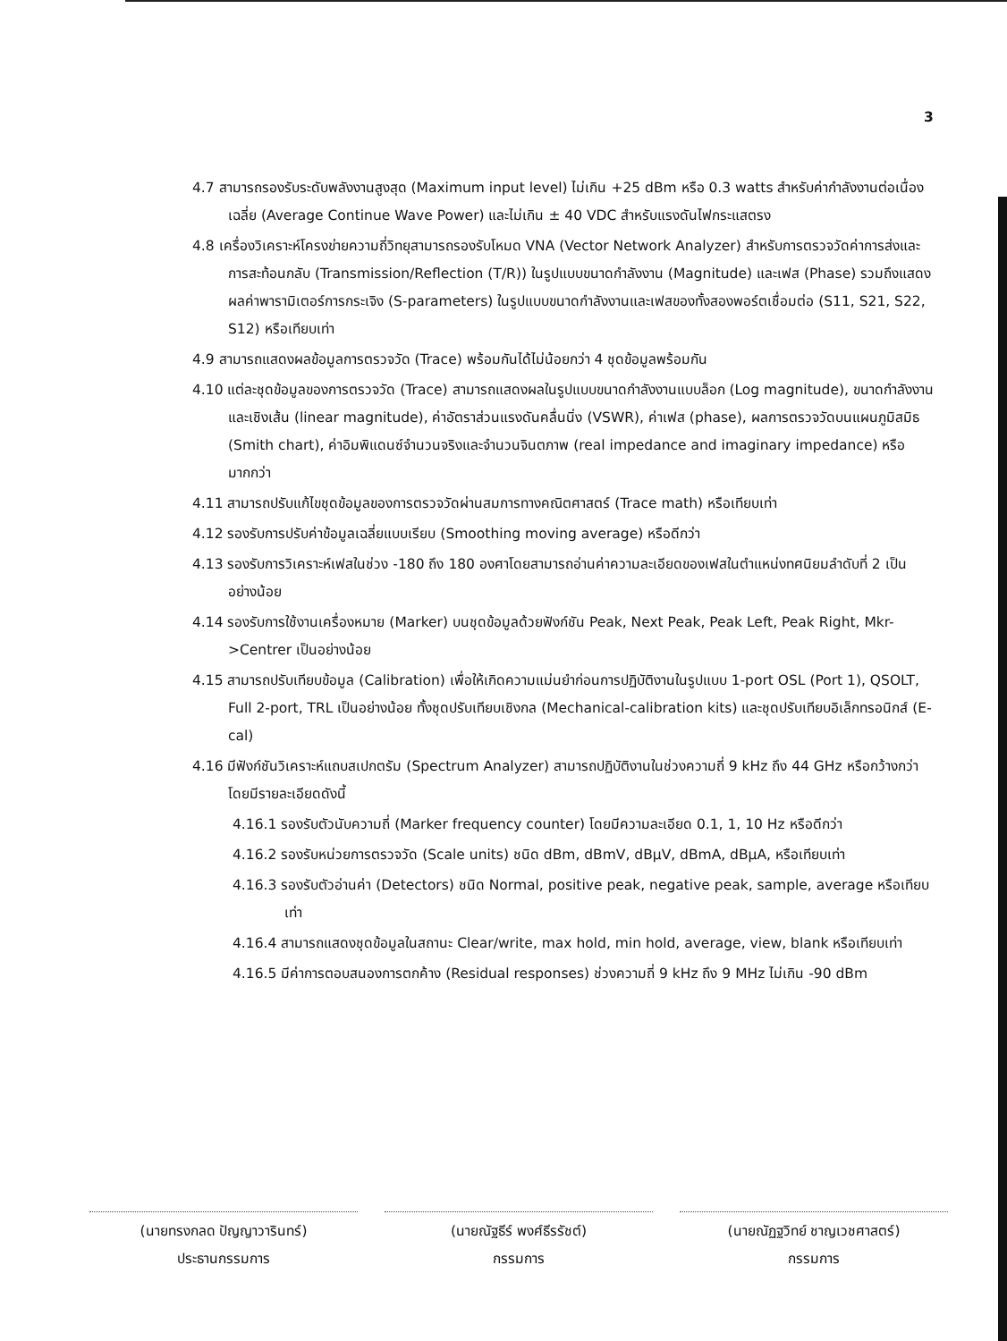3
4.7 สามารถรองรับระดับพลังงานสูงสุด (Maximum input level) ไม่เกิน +25 dBm หรือ 0.3 watts สำหรับค่ากำลังงานต่อเนื่องเฉลี่ย (Average Continue Wave Power) และไม่เกิน ± 40 VDC สำหรับแรงดันไฟกระแสตรง
4.8 เครื่องวิเคราะห์โครงข่ายความถี่วิทยุสามารถรองรับโหมด VNA (Vector Network Analyzer) สำหรับการตรวจวัดค่าการส่งและการสะท้อนกลับ (Transmission/Reflection (T/R)) ในรูปแบบขนาดกำลังงาน (Magnitude) และเฟส (Phase) รวมถึงแสดงผลค่าพารามิเตอร์การกระเจิง (S-parameters) ในรูปแบบขนาดกำลังงานและเฟสของทั้งสองพอร์ตเชื่อมต่อ (S11, S21, S22, S12) หรือเทียบเท่า
4.9 สามารถแสดงผลข้อมูลการตรวจวัด (Trace) พร้อมกันได้ไม่น้อยกว่า 4 ชุดข้อมูลพร้อมกัน
4.10 แต่ละชุดข้อมูลของการตรวจวัด (Trace) สามารถแสดงผลในรูปแบบขนาดกำลังงานแบบล็อก (Log magnitude), ขนาดกำลังงานและเชิงเส้น (linear magnitude), ค่าอัตราส่วนแรงดันคลื่นนิ่ง (VSWR), ค่าเฟส (phase), ผลการตรวจวัดบนแผนภูมิสมิธ (Smith chart), ค่าอิมพิแดนซ์จำนวนจริงและจำนวนจินตภาพ (real impedance and imaginary impedance) หรือมากกว่า
4.11 สามารถปรับแก้ไขชุดข้อมูลของการตรวจวัดผ่านสมการทางคณิตศาสตร์ (Trace math) หรือเทียบเท่า
4.12 รองรับการปรับค่าข้อมูลเฉลี่ยแบบเรียบ (Smoothing moving average) หรือดีกว่า
4.13 รองรับการวิเคราะห์เฟสในช่วง -180 ถึง 180 องศาโดยสามารถอ่านค่าความละเอียดของเฟสในตำแหน่งทศนิยมลำดับที่ 2 เป็นอย่างน้อย
4.14 รองรับการใช้งานเครื่องหมาย (Marker) บนชุดข้อมูลด้วยฟังก์ชัน Peak, Next Peak, Peak Left, Peak Right, Mkr->Centrer เป็นอย่างน้อย
4.15 สามารถปรับเทียบข้อมูล (Calibration) เพื่อให้เกิดความแม่นยำก่อนการปฏิบัติงานในรูปแบบ 1-port OSL (Port 1), QSOLT, Full 2-port, TRL เป็นอย่างน้อย ทั้งชุดปรับเทียบเชิงกล (Mechanical-calibration kits) และชุดปรับเทียบอิเล็กทรอนิกส์ (E-cal)
4.16 มีฟังก์ชันวิเคราะห์แถบสเปกตรัม (Spectrum Analyzer) สามารถปฏิบัติงานในช่วงความถี่ 9 kHz ถึง 44 GHz หรือกว้างกว่า โดยมีรายละเอียดดังนี้
4.16.1 รองรับตัวนับความถี่ (Marker frequency counter) โดยมีความละเอียด 0.1, 1, 10 Hz หรือดีกว่า
4.16.2 รองรับหน่วยการตรวจวัด (Scale units) ชนิด dBm, dBmV, dBμV, dBmA, dBμA, หรือเทียบเท่า
4.16.3 รองรับตัวอ่านค่า (Detectors) ชนิด Normal, positive peak, negative peak, sample, average หรือเทียบเท่า
4.16.4 สามารถแสดงชุดข้อมูลในสถานะ Clear/write, max hold, min hold, average, view, blank หรือเทียบเท่า
4.16.5 มีค่าการตอบสนองการตกค้าง (Residual responses) ช่วงความถี่ 9 kHz ถึง 9 MHz ไม่เกิน -90 dBm
(นายทรงกลด ปัญญาวารินทร์)
ประธานกรรมการ
(นายณัฐธีร์ พงศ์ธีรรัชต์)
กรรมการ
(นายณัฏฐวิทย์ ชาญเวชศาสตร์)
กรรมการ